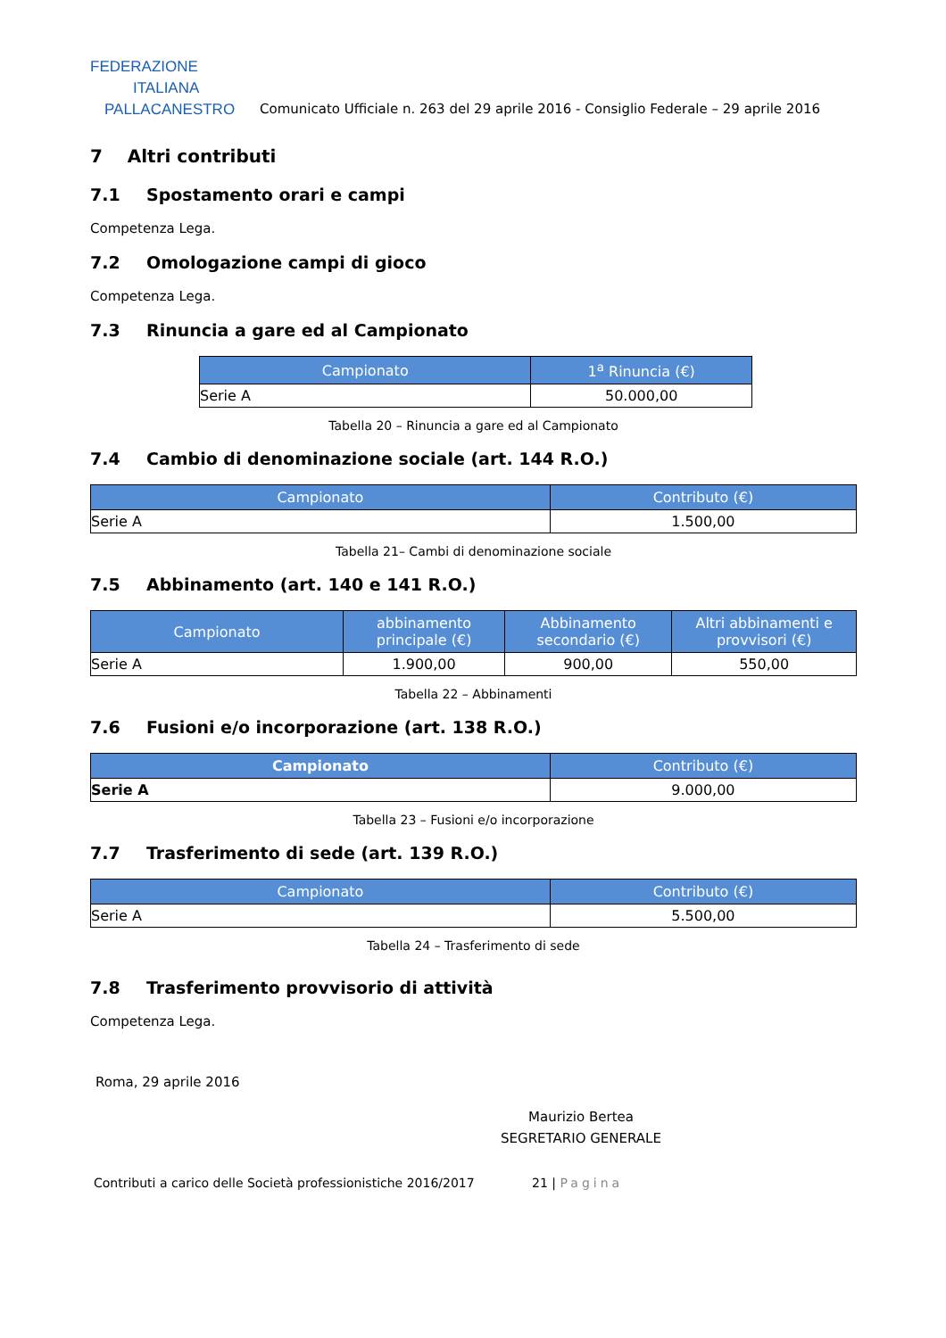FEDERAZIONE
ITALIANA
PALLACANESTRO
Comunicato Ufficiale n. 263 del 29 aprile 2016 - Consiglio Federale – 29 aprile 2016
7 Altri contributi
7.1 Spostamento orari e campi
Competenza Lega.
7.2 Omologazione campi di gioco
Competenza Lega.
7.3 Rinuncia a gare ed al Campionato
| Campionato | 1<sup>a</sup> Rinuncia (€) |
| --- | --- |
| Serie A | 50.000,00 |
Tabella 20 – Rinuncia a gare ed al Campionato
7.4 Cambio di denominazione sociale (art. 144 R.O.)
| Campionato | Contributo (€) |
| --- | --- |
| Serie A | 1.500,00 |
Tabella 21– Cambi di denominazione sociale
7.5 Abbinamento (art. 140 e 141 R.O.)
| Campionato | abbinamento principale (€) | Abbinamento secondario (€) | Altri abbinamenti e provvisori (€) |
| --- | --- | --- | --- |
| Serie A | 1.900,00 | 900,00 | 550,00 |
Tabella 22 – Abbinamenti
7.6 Fusioni e/o incorporazione (art. 138 R.O.)
| Campionato | Contributo (€) |
| --- | --- |
| Serie A | 9.000,00 |
Tabella 23 – Fusioni e/o incorporazione
7.7 Trasferimento di sede (art. 139 R.O.)
| Campionato | Contributo (€) |
| --- | --- |
| Serie A | 5.500,00 |
Tabella 24 – Trasferimento di sede
7.8 Trasferimento provvisorio di attività
Competenza Lega.
Roma, 29 aprile 2016
Maurizio Bertea
SEGRETARIO GENERALE
Contributi a carico delle Società professionistiche 2016/2017 21 | Pagina